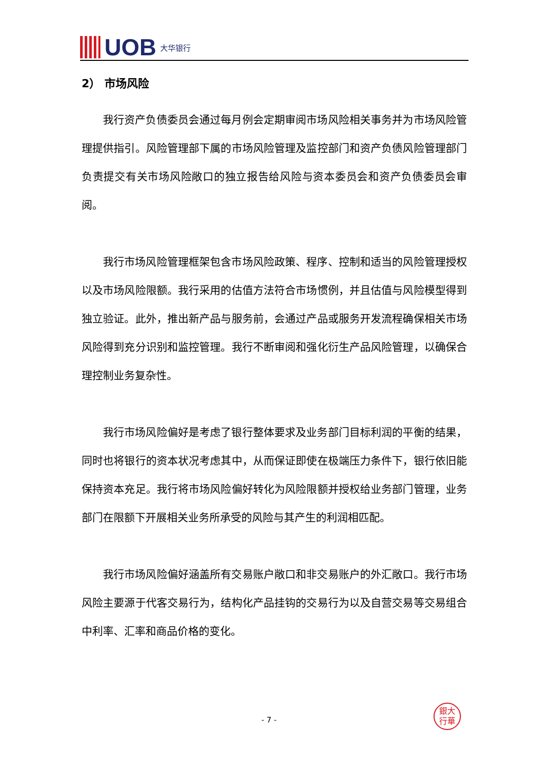UOB 大华银行
2） 市场风险
我行资产负债委员会通过每月例会定期审阅市场风险相关事务并为市场风险管理提供指引。风险管理部下属的市场风险管理及监控部门和资产负债风险管理部门负责提交有关市场风险敞口的独立报告给风险与资本委员会和资产负债委员会审阅。
我行市场风险管理框架包含市场风险政策、程序、控制和适当的风险管理授权以及市场风险限额。我行采用的估值方法符合市场惯例，并且估值与风险模型得到独立验证。此外，推出新产品与服务前，会通过产品或服务开发流程确保相关市场风险得到充分识别和监控管理。我行不断审阅和强化衍生产品风险管理，以确保合理控制业务复杂性。
我行市场风险偏好是考虑了银行整体要求及业务部门目标利润的平衡的结果，同时也将银行的资本状况考虑其中，从而保证即使在极端压力条件下，银行依旧能保持资本充足。我行将市场风险偏好转化为风险限额并授权给业务部门管理，业务部门在限额下开展相关业务所承受的风险与其产生的利润相匹配。
我行市场风险偏好涵盖所有交易账户敞口和非交易账户的外汇敞口。我行市场风险主要源于代客交易行为，结构化产品挂钩的交易行为以及自营交易等交易组合中利率、汇率和商品价格的变化。
銀大
行華
- 7 -